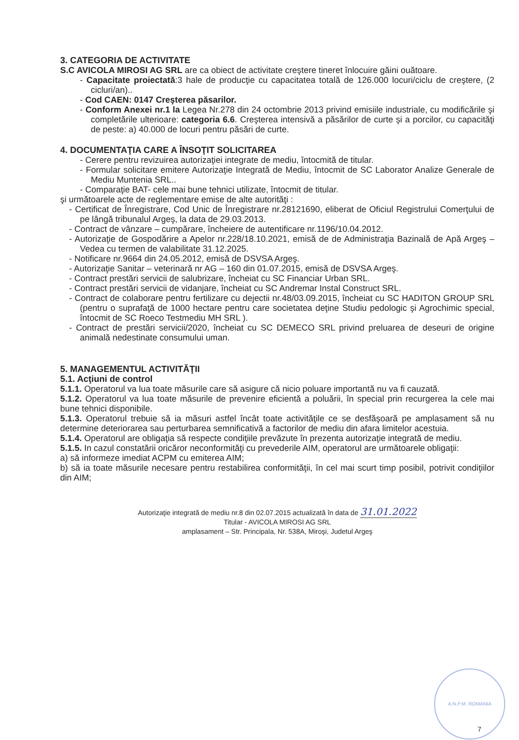3. CATEGORIA DE ACTIVITATE
S.C AVICOLA MIROSI AG SRL are ca obiect de activitate creştere tineret înlocuire găini ouătoare.
- Capacitate proiectată:3 hale de producţie cu capacitatea totală de 126.000 locuri/ciclu de creştere, (2 cicluri/an)..
- Cod CAEN: 0147 Creşterea păsarilor.
- Conform Anexei nr.1 la Legea Nr.278 din 24 octombrie 2013 privind emisiile industriale, cu modificările şi completările ulterioare: categoria 6.6. Creşterea intensivă a păsărilor de curte şi a porcilor, cu capacităţi de peste: a) 40.000 de locuri pentru păsări de curte.
4. DOCUMENTAŢIA CARE A ÎNSOŢIT SOLICITAREA
- Cerere pentru revizuirea autorizaţiei integrate de mediu, întocmită de titular.
- Formular solicitare emitere Autorizaţie Integrată de Mediu, întocmit de SC Laborator Analize Generale de Mediu Muntenia SRL..
- Comparaţie BAT- cele mai bune tehnici utilizate, întocmit de titular.
şi următoarele acte de reglementare emise de alte autorităţi :
- Certificat de Înregistrare, Cod Unic de Înregistrare nr.28121690, eliberat de Oficiul Registrului Comerţului de pe lângă tribunalul Argeş, la data de 29.03.2013.
- Contract de vânzare – cumpărare, încheiere de autentificare nr.1196/10.04.2012.
- Autorizaţie de Gospodărire a Apelor nr.228/18.10.2021, emisă de de Administraţia Bazinală de Apă Argeş – Vedea cu termen de valabilitate 31.12.2025.
- Notificare nr.9664 din 24.05.2012, emisă de DSVSA Argeş.
- Autorizaţie Sanitar – veterinară nr AG – 160 din 01.07.2015, emisă de DSVSA Argeş.
- Contract prestări servicii de salubrizare, încheiat cu SC Financiar Urban SRL.
- Contract prestări servicii de vidanjare, încheiat cu SC Andremar Instal Construct SRL.
- Contract de colaborare pentru fertilizare cu dejectii nr.48/03.09.2015, încheiat cu SC HADITON GROUP SRL (pentru o suprafaţă de 1000 hectare pentru care societatea deţine Studiu pedologic şi Agrochimic special, întocmit de SC Roeco Testmediu MH SRL ).
- Contract de prestări servicii/2020, încheiat cu SC DEMECO SRL privind preluarea de deseuri de origine animală nedestinate consumului uman.
5. MANAGEMENTUL ACTIVITĂŢII
5.1. Acţiuni de control
5.1.1. Operatorul va lua toate măsurile care să asigure că nicio poluare importantă nu va fi cauzată.
5.1.2. Operatorul va lua toate măsurile de prevenire eficientă a poluării, în special prin recurgerea la cele mai bune tehnici disponibile.
5.1.3. Operatorul trebuie să ia măsuri astfel încât toate activităţile ce se desfăşoară pe amplasament să nu determine deteriorarea sau perturbarea semnificativă a factorilor de mediu din afara limitelor acestuia.
5.1.4. Operatorul are obligaţia să respecte condiţiile prevăzute în prezenta autorizaţie integrată de mediu.
5.1.5. In cazul constatării oricăror neconformităţi cu prevederile AIM, operatorul are următoarele obligaţii:
a) să informeze imediat ACPM cu emiterea AIM;
b) să ia toate măsurile necesare pentru restabilirea conformităţii, în cel mai scurt timp posibil, potrivit condiţiilor din AIM;
Autorizaţie integrată de mediu nr.8 din 02.07.2015 actualizată în data de 31.01.2022
Titular - AVICOLA MIROSI AG SRL
amplasament – Str. Principala, Nr. 538A, Miroşi, Judetul Argeş
A.N.P.M. ROMANIA
7